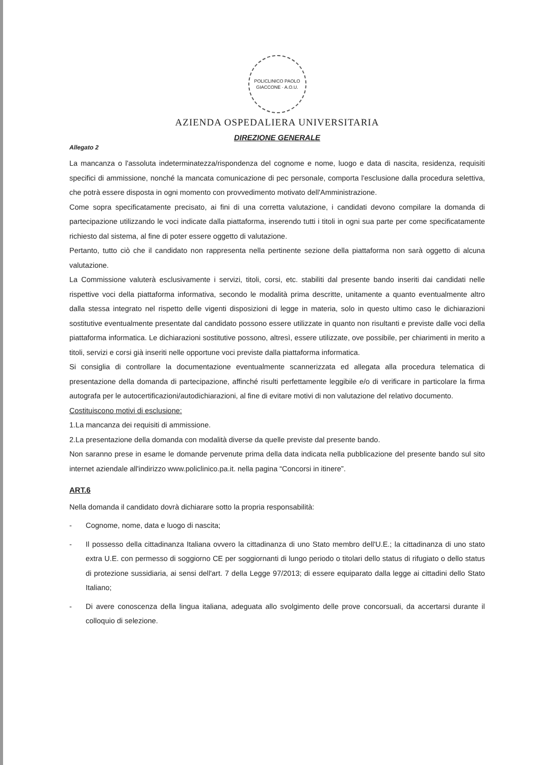POLICLINICO PAOLO GIACCONE · A.O.U.
AZIENDA OSPEDALIERA UNIVERSITARIA
DIREZIONE GENERALE
Allegato 2
La mancanza o l'assoluta indeterminatezza/rispondenza del cognome e nome, luogo e data di nascita, residenza, requisiti specifici di ammissione, nonché la mancata comunicazione di pec personale, comporta l'esclusione dalla procedura selettiva, che potrà essere disposta in ogni momento con provvedimento motivato dell'Amministrazione.
Come sopra specificatamente precisato, ai fini di una corretta valutazione, i candidati devono compilare la domanda di partecipazione utilizzando le voci indicate dalla piattaforma, inserendo tutti i titoli in ogni sua parte per come specificatamente richiesto dal sistema, al fine di poter essere oggetto di valutazione.
Pertanto, tutto ciò che il candidato non rappresenta nella pertinente sezione della piattaforma non sarà oggetto di alcuna valutazione.
La Commissione valuterà esclusivamente i servizi, titoli, corsi, etc. stabiliti dal presente bando inseriti dai candidati nelle rispettive voci della piattaforma informativa, secondo le modalità prima descritte, unitamente a quanto eventualmente altro dalla stessa integrato nel rispetto delle vigenti disposizioni di legge in materia, solo in questo ultimo caso le dichiarazioni sostitutive eventualmente presentate dal candidato possono essere utilizzate in quanto non risultanti e previste dalle voci della piattaforma informatica. Le dichiarazioni sostitutive possono, altresì, essere utilizzate, ove possibile, per chiarimenti in merito a titoli, servizi e corsi già inseriti nelle opportune voci previste dalla piattaforma informatica.
Si consiglia di controllare la documentazione eventualmente scannerizzata ed allegata alla procedura telematica di presentazione della domanda di partecipazione, affinché risulti perfettamente leggibile e/o di verificare in particolare la firma autografa per le autocertificazioni/autodichiarazioni, al fine di evitare motivi di non valutazione del relativo documento.
Costituiscono motivi di esclusione:
1.La mancanza dei requisiti di ammissione.
2.La presentazione della domanda con modalità diverse da quelle previste dal presente bando.
Non saranno prese in esame le domande pervenute prima della data indicata nella pubblicazione del presente bando sul sito internet aziendale all'indirizzo www.policlinico.pa.it. nella pagina “Concorsi in itinere”.
ART.6
Nella domanda il candidato dovrà dichiarare sotto la propria responsabilità:
- Cognome, nome, data e luogo di nascita;
- Il possesso della cittadinanza Italiana ovvero la cittadinanza di uno Stato membro dell'U.E.; la cittadinanza di uno stato extra U.E. con permesso di soggiorno CE per soggiornanti di lungo periodo o titolari dello status di rifugiato o dello status di protezione sussidiaria, ai sensi dell'art. 7 della Legge 97/2013; di essere equiparato dalla legge ai cittadini dello Stato Italiano;
- Di avere conoscenza della lingua italiana, adeguata allo svolgimento delle prove concorsuali, da accertarsi durante il colloquio di selezione.